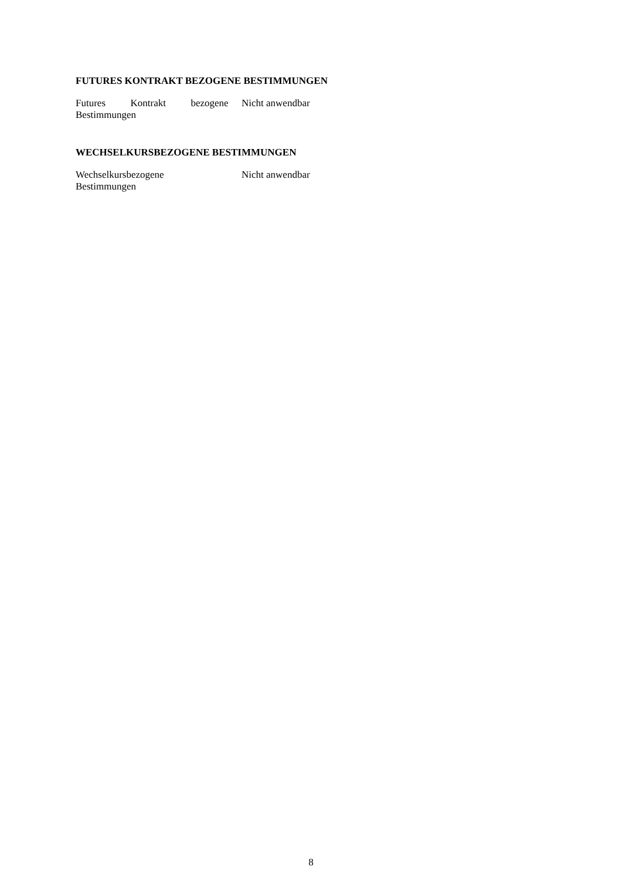FUTURES KONTRAKT BEZOGENE BESTIMMUNGEN
| Futures Kontrakt bezogene Bestimmungen | Nicht anwendbar |
WECHSELKURSBEZOGENE BESTIMMUNGEN
| Wechselkursbezogene Bestimmungen | Nicht anwendbar |
8